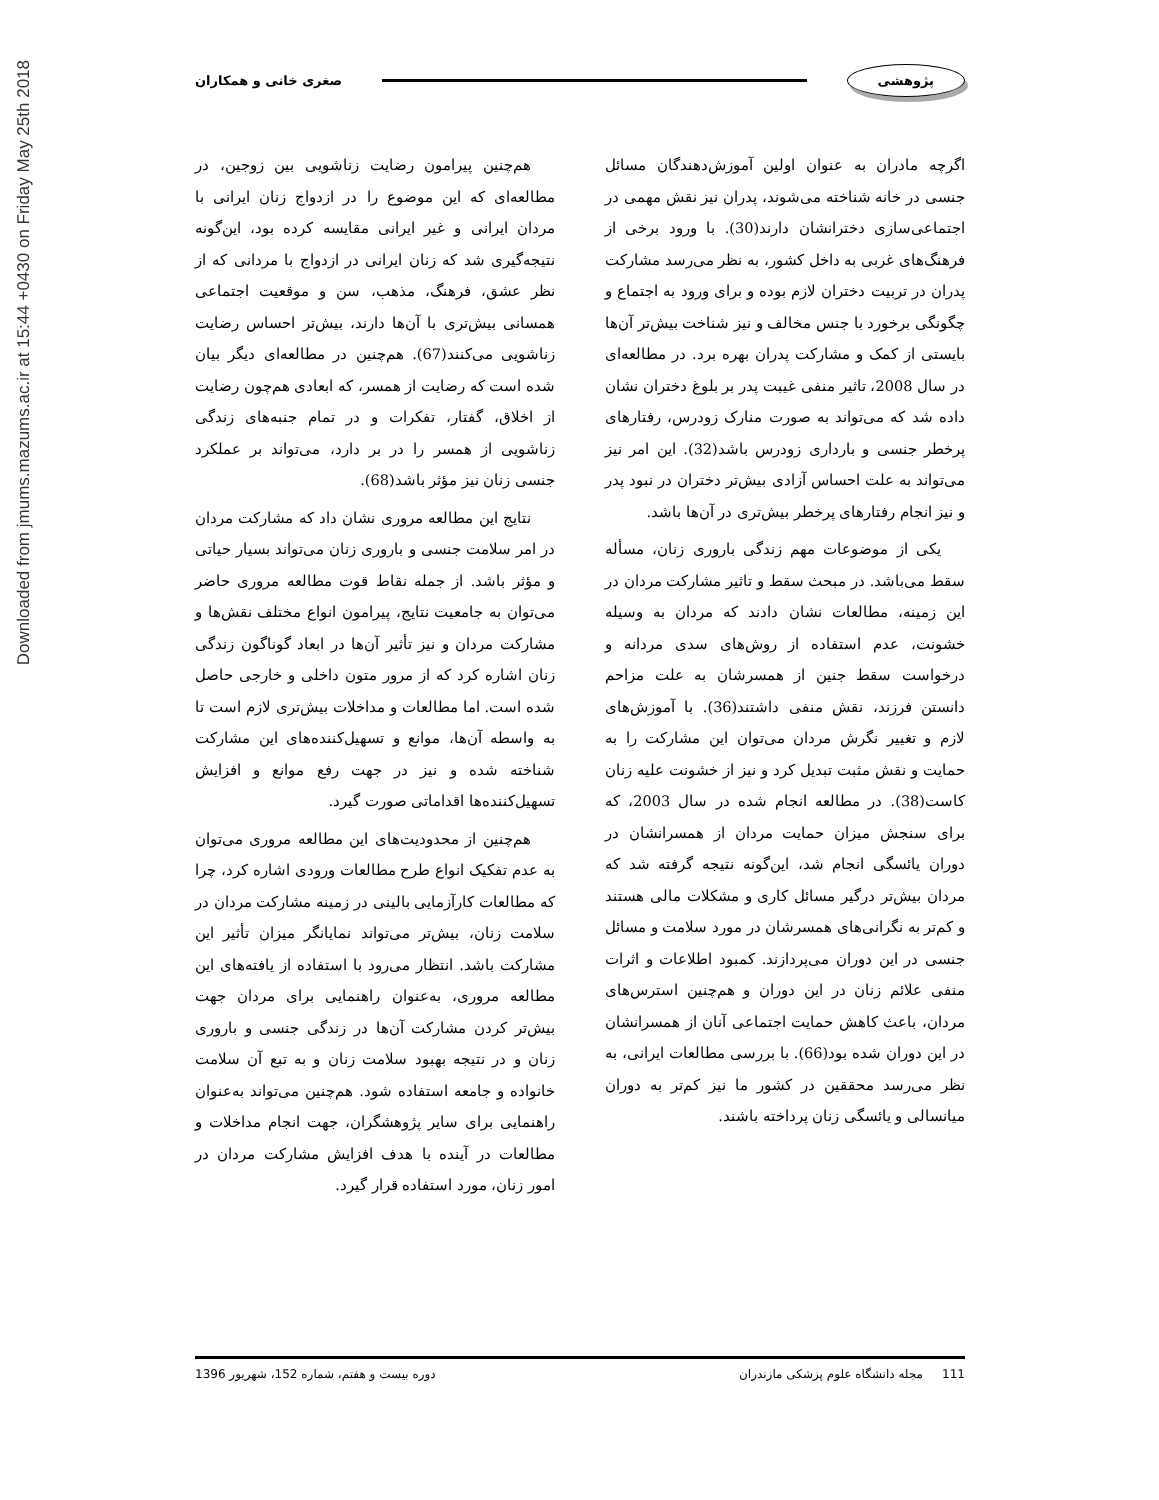Downloaded from jmums.mazums.ac.ir at 15:44 +0430 on Friday May 25th 2018
پژوهشی
صغری خانی و همکاران
اگرچه مادران به عنوان اولین آموزش‌دهندگان مسائل جنسی در خانه شناخته می‌شوند، پدران نیز نقش مهمی در اجتماعی‌سازی دخترانشان دارند(30). با ورود برخی از فرهنگ‌های غربی به داخل کشور، به نظر می‌رسد مشارکت پدران در تربیت دختران لازم بوده و برای ورود به اجتماع و چگونگی برخورد با جنس مخالف و نیز شناخت بیش‌تر آن‌ها بایستی از کمک و مشارکت پدران بهره برد. در مطالعه‌ای در سال 2008، تاثیر منفی غیبت پدر بر بلوغ دختران نشان داده شد که می‌تواند به صورت منارک زودرس، رفتارهای پرخطر جنسی و بارداری زودرس باشد(32). این امر نیز می‌تواند به علت احساس آزادی بیش‌تر دختران در نبود پدر و نیز انجام رفتارهای پرخطر بیش‌تری در آن‌ها باشد.
یکی از موضوعات مهم زندگی باروری زنان، مسأله سقط می‌باشد. در مبحث سقط و تاثیر مشارکت مردان در این زمینه، مطالعات نشان دادند که مردان به وسیله خشونت، عدم استفاده از روش‌های سدی مردانه و درخواست سقط جنین از همسرشان به علت مزاحم دانستن فرزند، نقش منفی داشتند(36). با آموزش‌های لازم و تغییر نگرش مردان می‌توان این مشارکت را به حمایت و نقش مثبت تبدیل کرد و نیز از خشونت علیه زنان کاست(38). در مطالعه انجام شده در سال 2003، که برای سنجش میزان حمایت مردان از همسرانشان در دوران یائسگی انجام شد، این‌گونه نتیجه گرفته شد که مردان بیش‌تر درگیر مسائل کاری و مشکلات مالی هستند و کم‌تر به نگرانی‌های همسرشان در مورد سلامت و مسائل جنسی در این دوران می‌پردازند. کمبود اطلاعات و اثرات منفی علائم زنان در این دوران و هم‌چنین استرس‌های مردان، باعث کاهش حمایت اجتماعی آنان از همسرانشان در این دوران شده بود(66). با بررسی مطالعات ایرانی، به نظر می‌رسد محققین در کشور ما نیز کم‌تر به دوران میانسالی و یائسگی زنان پرداخته باشند.
هم‌چنین پیرامون رضایت زناشویی بین زوجین، در مطالعه‌ای که این موضوع را در ازدواج زنان ایرانی با مردان ایرانی و غیر ایرانی مقایسه کرده بود، این‌گونه نتیجه‌گیری شد که زنان ایرانی در ازدواج با مردانی که از نظر عشق، فرهنگ، مذهب، سن و موقعیت اجتماعی همسانی بیش‌تری با آن‌ها دارند، بیش‌تر احساس رضایت زناشویی می‌کنند(67). هم‌چنین در مطالعه‌ای دیگر بیان شده است که رضایت از همسر، که ابعادی هم‌چون رضایت از اخلاق، گفتار، تفکرات و در تمام جنبه‌های زندگی زناشویی از همسر را در بر دارد، می‌تواند بر عملکرد جنسی زنان نیز مؤثر باشد(68).
نتایج این مطالعه مروری نشان داد که مشارکت مردان در امر سلامت جنسی و باروری زنان می‌تواند بسیار حیاتی و مؤثر باشد. از جمله نقاط قوت مطالعه مروری حاضر می‌توان به جامعیت نتایج، پیرامون انواع مختلف نقش‌ها و مشارکت مردان و نیز تأثیر آن‌ها در ابعاد گوناگون زندگی زنان اشاره کرد که از مرور متون داخلی و خارجی حاصل شده است. اما مطالعات و مداخلات بیش‌تری لازم است تا به واسطه آن‌ها، موانع و تسهیل‌کننده‌های این مشارکت شناخته شده و نیز در جهت رفع موانع و افزایش تسهیل‌کننده‌ها اقداماتی صورت گیرد.
هم‌چنین از محدودیت‌های این مطالعه مروری می‌توان به عدم تفکیک انواع طرح مطالعات ورودی اشاره کرد، چرا که مطالعات کارآزمایی بالینی در زمینه مشارکت مردان در سلامت زنان، بیش‌تر می‌تواند نمایانگر میزان تأثیر این مشارکت باشد. انتظار می‌رود با استفاده از یافته‌های این مطالعه مروری، به‌عنوان راهنمایی برای مردان جهت بیش‌تر کردن مشارکت آن‌ها در زندگی جنسی و باروری زنان و در نتیجه بهبود سلامت زنان و به تبع آن سلامت خانواده و جامعه استفاده شود. هم‌چنین می‌تواند به‌عنوان راهنمایی برای سایر پژوهشگران، جهت انجام مداخلات و مطالعات در آینده با هدف افزایش مشارکت مردان در امور زنان، مورد استفاده قرار گیرد.
111 مجله دانشگاه علوم پزشکی مازندران دوره بیست و هفتم، شماره 152، شهریور 1396